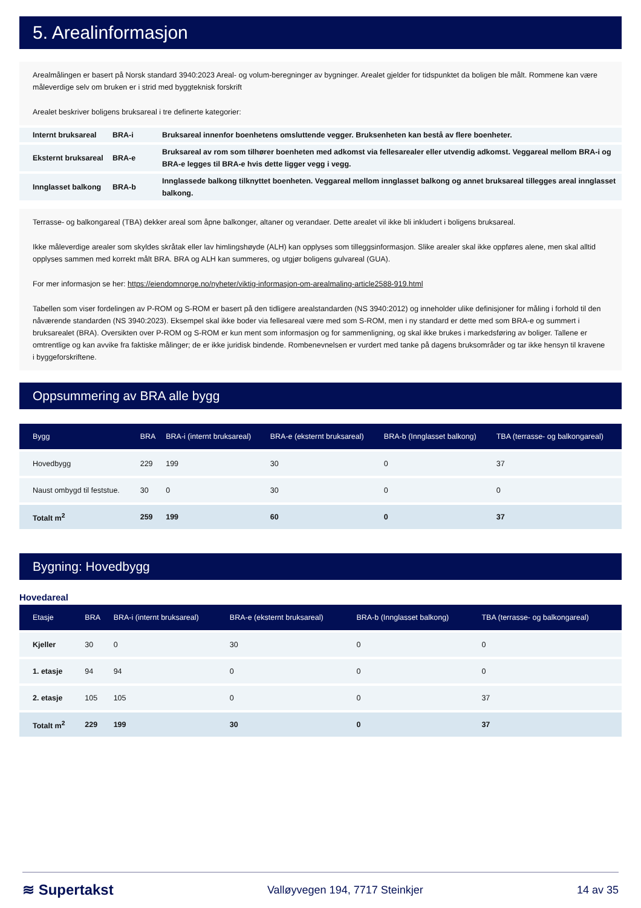5. Arealinformasjon
Arealmålingen er basert på Norsk standard 3940:2023 Areal- og volum-beregninger av bygninger. Arealet gjelder for tidspunktet da boligen ble målt. Rommene kan være måleverdige selv om bruken er i strid med byggteknisk forskrift
Arealet beskriver boligens bruksareal i tre definerte kategorier:
| Internt bruksareal | BRA-i | Bruksareal innenfor boenhetens omsluttende vegger. Bruksenheten kan bestå av flere boenheter. |
| Eksternt bruksareal | BRA-e | Bruksareal av rom som tilhører boenheten med adkomst via fellesarealer eller utvendig adkomst. Veggareal mellom BRA-i og BRA-e legges til BRA-e hvis dette ligger vegg i vegg. |
| Innglasset balkong | BRA-b | Innglassede balkong tilknyttet boenheten. Veggareal mellom innglasset balkong og annet bruksareal tillegges areal innglasset balkong. |
Terrasse- og balkongareal (TBA) dekker areal som åpne balkonger, altaner og verandaer. Dette arealet vil ikke bli inkludert i boligens bruksareal.
Ikke måleverdige arealer som skyldes skråtak eller lav himlingshøyde (ALH) kan opplyses som tilleggsinformasjon. Slike arealer skal ikke oppføres alene, men skal alltid opplyses sammen med korrekt målt BRA. BRA og ALH kan summeres, og utgjør boligens gulvareal (GUA).
For mer informasjon se her: https://eiendomnorge.no/nyheter/viktig-informasjon-om-arealmaling-article2588-919.html
Tabellen som viser fordelingen av P-ROM og S-ROM er basert på den tidligere arealstandarden (NS 3940:2012) og inneholder ulike definisjoner for måling i forhold til den nåværende standarden (NS 3940:2023). Eksempel skal ikke boder via fellesareal være med som S-ROM, men i ny standard er dette med som BRA-e og summert i bruksarealet (BRA). Oversikten over P-ROM og S-ROM er kun ment som informasjon og for sammenligning, og skal ikke brukes i markedsføring av boliger. Tallene er omtrentlige og kan avvike fra faktiske målinger; de er ikke juridisk bindende. Rombenevnelsen er vurdert med tanke på dagens bruksområder og tar ikke hensyn til kravene i byggeforskriftene.
Oppsummering av BRA alle bygg
| Bygg | BRA | BRA-i (internt bruksareal) | BRA-e (eksternt bruksareal) | BRA-b (Innglasset balkong) | TBA (terrasse- og balkongareal) |
| --- | --- | --- | --- | --- | --- |
| Hovedbygg | 229 | 199 | 30 | 0 | 37 |
| Naust ombygd til feststue. | 30 | 0 | 30 | 0 | 0 |
| Totalt m<sup>2</sup> | 259 | 199 | 60 | 0 | 37 |
Bygning: Hovedbygg
Hovedareal
| Etasje | BRA | BRA-i (internt bruksareal) | BRA-e (eksternt bruksareal) | BRA-b (Innglasset balkong) | TBA (terrasse- og balkongareal) |
| --- | --- | --- | --- | --- | --- |
| Kjeller | 30 | 0 | 30 | 0 | 0 |
| 1. etasje | 94 | 94 | 0 | 0 | 0 |
| 2. etasje | 105 | 105 | 0 | 0 | 37 |
| Totalt m<sup>2</sup> | 229 | 199 | 30 | 0 | 37 |
≋ Supertakst Valløyvegen 194, 7717 Steinkjer 14 av 35